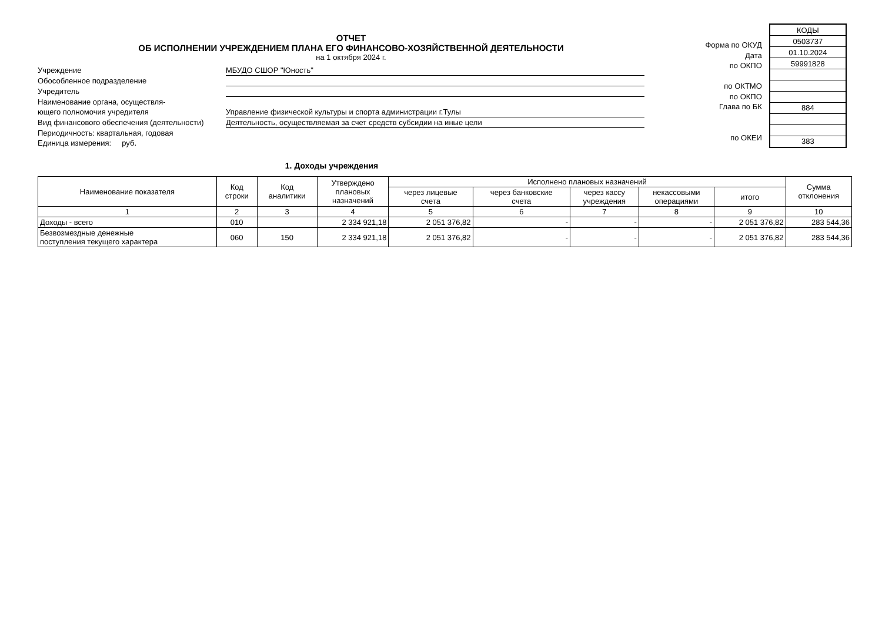ОТЧЕТ
ОБ ИСПОЛНЕНИИ УЧРЕЖДЕНИЕМ ПЛАНА ЕГО ФИНАНСОВО-ХОЗЯЙСТВЕННОЙ ДЕЯТЕЛЬНОСТИ
на 1 октября 2024 г.
Учреждение
МБУДО СШОР "Юность"
Обособленное подразделение
Учредитель
Наименование органа, осуществля-
ющего полномочия учредителя
Управление физической культуры и спорта администрации г.Тулы
Вид финансового обеспечения (деятельности)
Деятельность, осуществляемая за счет средств субсидии на иные цели
Периодичность: квартальная, годовая
Единица измерения: руб.
Форма по ОКУД
Дата
по ОКПО
по ОКТМО
по ОКПО
Глава по БК
по ОКЕИ
| КОДЫ |
| 0503737 |
| 01.10.2024 |
| 59991828 |
| 884 |
| 383 |
1. Доходы учреждения
| Наименование показателя | Код строки | Код аналитики | Утверждено плановых назначений | Исполнено плановых назначений | | | | | Сумма отклонения |
| --- | --- | --- | --- | --- | --- | --- | --- | --- | --- |
| | | | | через лицевые счета | через банковские счета | через кассу учреждения | некассовыми операциями | итого | |
| 1 | 2 | 3 | 4 | 5 | 6 | 7 | 8 | 9 | 10 |
| Доходы - всего | 010 | | 2 334 921,18 | 2 051 376,82 | - | - | - | 2 051 376,82 | 283 544,36 |
| Безвозмездные денежные поступления текущего характера | 060 | 150 | 2 334 921,18 | 2 051 376,82 | - | - | - | 2 051 376,82 | 283 544,36 |